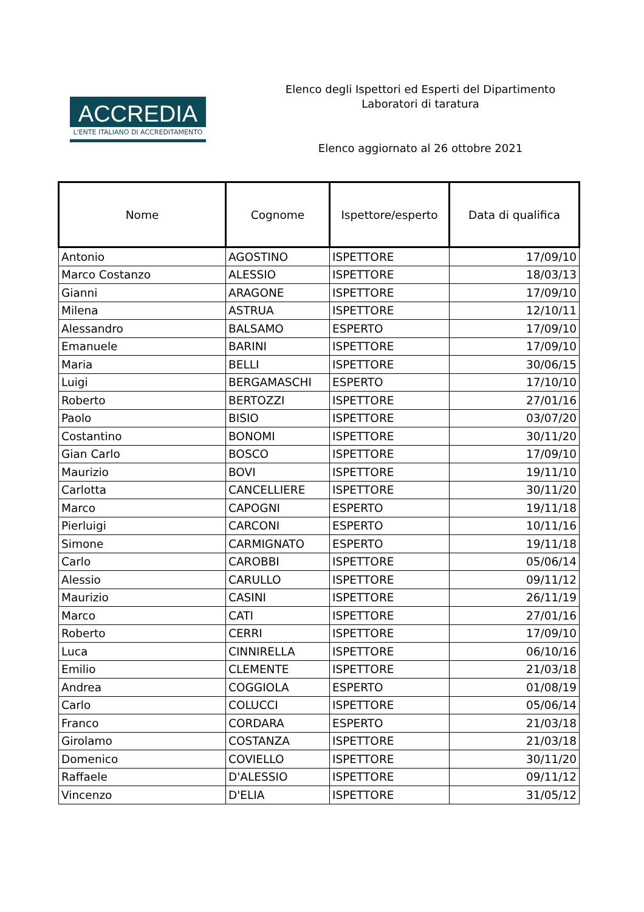ACCREDIA
L'ENTE ITALIANO DI ACCREDITAMENTO
Elenco degli Ispettori ed Esperti del Dipartimento
Laboratori di taratura
Elenco aggiornato al 26 ottobre 2021
| Nome | Cognome | Ispettore/esperto | Data di qualifica |
| --- | --- | --- | --- |
| Antonio | AGOSTINO | ISPETTORE | 17/09/10 |
| Marco Costanzo | ALESSIO | ISPETTORE | 18/03/13 |
| Gianni | ARAGONE | ISPETTORE | 17/09/10 |
| Milena | ASTRUA | ISPETTORE | 12/10/11 |
| Alessandro | BALSAMO | ESPERTO | 17/09/10 |
| Emanuele | BARINI | ISPETTORE | 17/09/10 |
| Maria | BELLI | ISPETTORE | 30/06/15 |
| Luigi | BERGAMASCHI | ESPERTO | 17/10/10 |
| Roberto | BERTOZZI | ISPETTORE | 27/01/16 |
| Paolo | BISIO | ISPETTORE | 03/07/20 |
| Costantino | BONOMI | ISPETTORE | 30/11/20 |
| Gian Carlo | BOSCO | ISPETTORE | 17/09/10 |
| Maurizio | BOVI | ISPETTORE | 19/11/10 |
| Carlotta | CANCELLIERE | ISPETTORE | 30/11/20 |
| Marco | CAPOGNI | ESPERTO | 19/11/18 |
| Pierluigi | CARCONI | ESPERTO | 10/11/16 |
| Simone | CARMIGNATO | ESPERTO | 19/11/18 |
| Carlo | CAROBBI | ISPETTORE | 05/06/14 |
| Alessio | CARULLO | ISPETTORE | 09/11/12 |
| Maurizio | CASINI | ISPETTORE | 26/11/19 |
| Marco | CATI | ISPETTORE | 27/01/16 |
| Roberto | CERRI | ISPETTORE | 17/09/10 |
| Luca | CINNIRELLA | ISPETTORE | 06/10/16 |
| Emilio | CLEMENTE | ISPETTORE | 21/03/18 |
| Andrea | COGGIOLA | ESPERTO | 01/08/19 |
| Carlo | COLUCCI | ISPETTORE | 05/06/14 |
| Franco | CORDARA | ESPERTO | 21/03/18 |
| Girolamo | COSTANZA | ISPETTORE | 21/03/18 |
| Domenico | COVIELLO | ISPETTORE | 30/11/20 |
| Raffaele | D'ALESSIO | ISPETTORE | 09/11/12 |
| Vincenzo | D'ELIA | ISPETTORE | 31/05/12 |